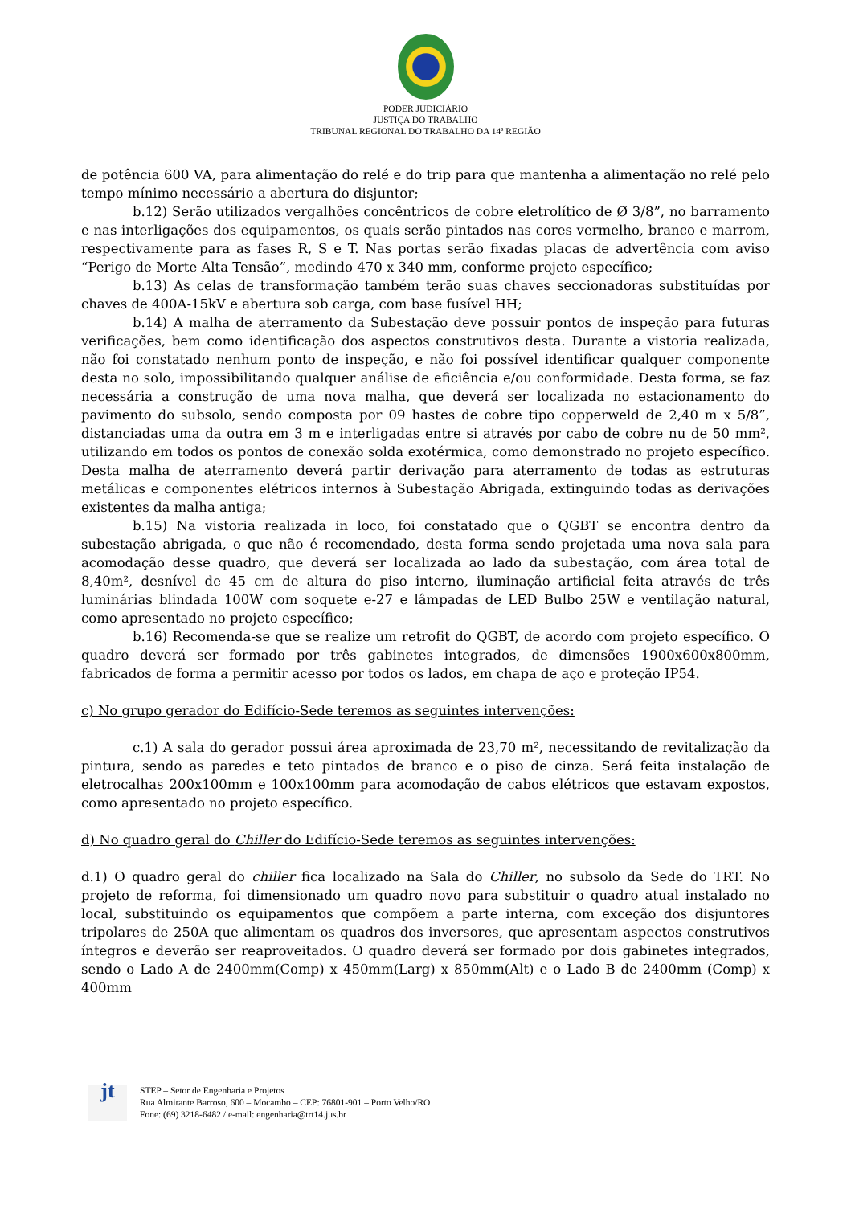PODER JUDICIÁRIO
JUSTIÇA DO TRABALHO
TRIBUNAL REGIONAL DO TRABALHO DA 14ª REGIÃO
de potência 600 VA, para alimentação do relé e do trip para que mantenha a alimentação no relé pelo tempo mínimo necessário a abertura do disjuntor;
b.12) Serão utilizados vergalhões concêntricos de cobre eletrolítico de Ø 3/8”, no barramento e nas interligações dos equipamentos, os quais serão pintados nas cores vermelho, branco e marrom, respectivamente para as fases R, S e T. Nas portas serão fixadas placas de advertência com aviso “Perigo de Morte Alta Tensão”, medindo 470 x 340 mm, conforme projeto específico;
b.13) As celas de transformação também terão suas chaves seccionadoras substituídas por chaves de 400A-15kV e abertura sob carga, com base fusível HH;
b.14) A malha de aterramento da Subestação deve possuir pontos de inspeção para futuras verificações, bem como identificação dos aspectos construtivos desta. Durante a vistoria realizada, não foi constatado nenhum ponto de inspeção, e não foi possível identificar qualquer componente desta no solo, impossibilitando qualquer análise de eficiência e/ou conformidade. Desta forma, se faz necessária a construção de uma nova malha, que deverá ser localizada no estacionamento do pavimento do subsolo, sendo composta por 09 hastes de cobre tipo copperweld de 2,40 m x 5/8”, distanciadas uma da outra em 3 m e interligadas entre si através por cabo de cobre nu de 50 mm², utilizando em todos os pontos de conexão solda exotérmica, como demonstrado no projeto específico. Desta malha de aterramento deverá partir derivação para aterramento de todas as estruturas metálicas e componentes elétricos internos à Subestação Abrigada, extinguindo todas as derivações existentes da malha antiga;
b.15) Na vistoria realizada in loco, foi constatado que o QGBT se encontra dentro da subestação abrigada, o que não é recomendado, desta forma sendo projetada uma nova sala para acomodação desse quadro, que deverá ser localizada ao lado da subestação, com área total de 8,40m², desnível de 45 cm de altura do piso interno, iluminação artificial feita através de três luminárias blindada 100W com soquete e-27 e lâmpadas de LED Bulbo 25W e ventilação natural, como apresentado no projeto específico;
b.16) Recomenda-se que se realize um retrofit do QGBT, de acordo com projeto específico. O quadro deverá ser formado por três gabinetes integrados, de dimensões 1900x600x800mm, fabricados de forma a permitir acesso por todos os lados, em chapa de aço e proteção IP54.
c) No grupo gerador do Edifício-Sede teremos as seguintes intervenções:
c.1) A sala do gerador possui área aproximada de 23,70 m², necessitando de revitalização da pintura, sendo as paredes e teto pintados de branco e o piso de cinza. Será feita instalação de eletrocalhas 200x100mm e 100x100mm para acomodação de cabos elétricos que estavam expostos, como apresentado no projeto específico.
d) No quadro geral do Chiller do Edifício-Sede teremos as seguintes intervenções:
d.1) O quadro geral do chiller fica localizado na Sala do Chiller, no subsolo da Sede do TRT. No projeto de reforma, foi dimensionado um quadro novo para substituir o quadro atual instalado no local, substituindo os equipamentos que compõem a parte interna, com exceção dos disjuntores tripolares de 250A que alimentam os quadros dos inversores, que apresentam aspectos construtivos íntegros e deverão ser reaproveitados. O quadro deverá ser formado por dois gabinetes integrados, sendo o Lado A de 2400mm(Comp) x 450mm(Larg) x 850mm(Alt) e o Lado B de 2400mm (Comp) x 400mm
jt
STEP – Setor de Engenharia e Projetos
Rua Almirante Barroso, 600 – Mocambo – CEP: 76801-901 – Porto Velho/RO
Fone: (69) 3218-6482 / e-mail: engenharia@trt14.jus.br